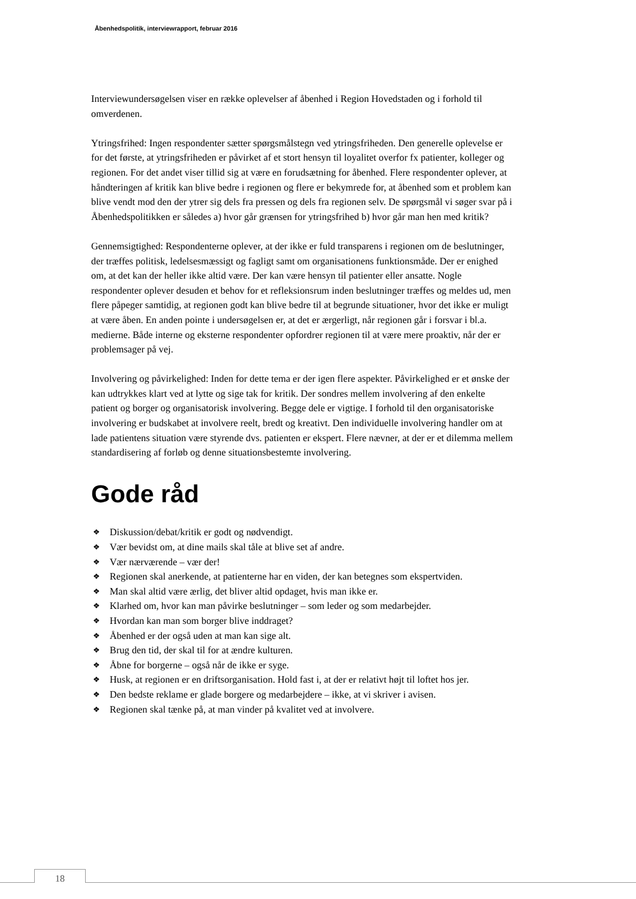Åbenhedspolitik, interviewrapport, februar 2016
Interviewundersøgelsen viser en række oplevelser af åbenhed i Region Hovedstaden og i forhold til omverdenen.
Ytringsfrihed: Ingen respondenter sætter spørgsmålstegn ved ytringsfriheden. Den generelle oplevelse er for det første, at ytringsfriheden er påvirket af et stort hensyn til loyalitet overfor fx patienter, kolleger og regionen. For det andet viser tillid sig at være en forudsætning for åbenhed. Flere respondenter oplever, at håndteringen af kritik kan blive bedre i regionen og flere er bekymrede for, at åbenhed som et problem kan blive vendt mod den der ytrer sig dels fra pressen og dels fra regionen selv. De spørgsmål vi søger svar på i Åbenhedspolitikken er således a) hvor går grænsen for ytringsfrihed b) hvor går man hen med kritik?
Gennemsigtighed: Respondenterne oplever, at der ikke er fuld transparens i regionen om de beslutninger, der træffes politisk, ledelsesmæssigt og fagligt samt om organisationens funktionsmåde. Der er enighed om, at det kan der heller ikke altid være. Der kan være hensyn til patienter eller ansatte. Nogle respondenter oplever desuden et behov for et refleksionsrum inden beslutninger træffes og meldes ud, men flere påpeger samtidig, at regionen godt kan blive bedre til at begrunde situationer, hvor det ikke er muligt at være åben. En anden pointe i undersøgelsen er, at det er ærgerligt, når regionen går i forsvar i bl.a. medierne. Både interne og eksterne respondenter opfordrer regionen til at være mere proaktiv, når der er problemsager på vej.
Involvering og påvirkelighed: Inden for dette tema er der igen flere aspekter. Påvirkelighed er et ønske der kan udtrykkes klart ved at lytte og sige tak for kritik. Der sondres mellem involvering af den enkelte patient og borger og organisatorisk involvering. Begge dele er vigtige. I forhold til den organisatoriske involvering er budskabet at involvere reelt, bredt og kreativt. Den individuelle involvering handler om at lade patientens situation være styrende dvs. patienten er ekspert. Flere nævner, at der er et dilemma mellem standardisering af forløb og denne situationsbestemte involvering.
Gode råd
❖ Diskussion/debat/kritik er godt og nødvendigt.
❖ Vær bevidst om, at dine mails skal tåle at blive set af andre.
❖ Vær nærværende – vær der!
❖ Regionen skal anerkende, at patienterne har en viden, der kan betegnes som ekspertviden.
❖ Man skal altid være ærlig, det bliver altid opdaget, hvis man ikke er.
❖ Klarhed om, hvor kan man påvirke beslutninger – som leder og som medarbejder.
❖ Hvordan kan man som borger blive inddraget?
❖ Åbenhed er der også uden at man kan sige alt.
❖ Brug den tid, der skal til for at ændre kulturen.
❖ Åbne for borgerne – også når de ikke er syge.
❖ Husk, at regionen er en driftsorganisation. Hold fast i, at der er relativt højt til loftet hos jer.
❖ Den bedste reklame er glade borgere og medarbejdere – ikke, at vi skriver i avisen.
❖ Regionen skal tænke på, at man vinder på kvalitet ved at involvere.
18